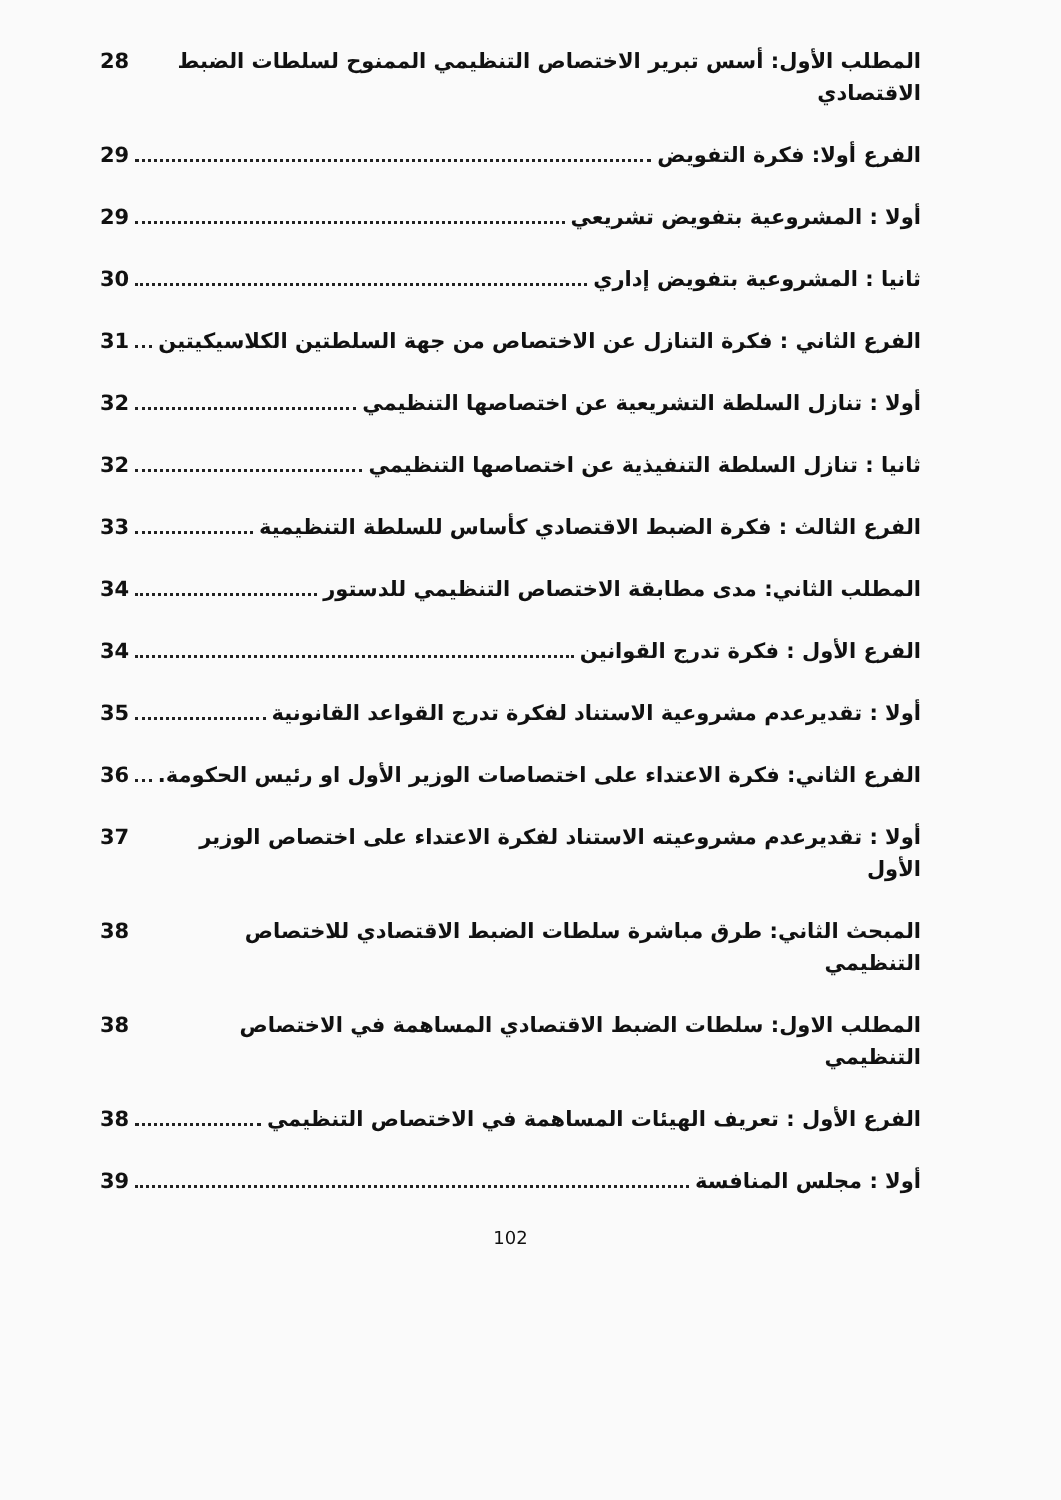المطلب الأول: أسس تبرير الاختصاص التنظيمي الممنوح لسلطات الضبط الاقتصادي 28
الفرع أولا: فكرة التفويض 29
أولا : المشروعية بتفويض تشريعي 29
ثانيا : المشروعية بتفويض إداري 30
الفرع الثاني : فكرة التنازل عن الاختصاص من جهة السلطتين الكلاسيكيتين 31
أولا : تنازل السلطة التشريعية عن اختصاصها التنظيمي 32
ثانيا : تنازل السلطة التنفيذية عن اختصاصها التنظيمي 32
الفرع الثالث : فكرة الضبط الاقتصادي كأساس للسلطة التنظيمية 33
المطلب الثاني: مدى مطابقة الاختصاص التنظيمي للدستور 34
الفرع الأول : فكرة تدرج القوانين 34
أولا : تقديرعدم مشروعية الاستناد لفكرة تدرج القواعد القانونية 35
الفرع الثاني: فكرة الاعتداء على اختصاصات الوزير الأول او رئيس الحكومة. 36
أولا : تقديرعدم مشروعيته الاستناد لفكرة الاعتداء على اختصاص الوزير الأول 37
المبحث الثاني: طرق مباشرة سلطات الضبط الاقتصادي للاختصاص التنظيمي 38
المطلب الاول: سلطات الضبط الاقتصادي المساهمة في الاختصاص التنظيمي 38
الفرع الأول : تعريف الهيئات المساهمة في الاختصاص التنظيمي 38
أولا : مجلس المنافسة 39
102